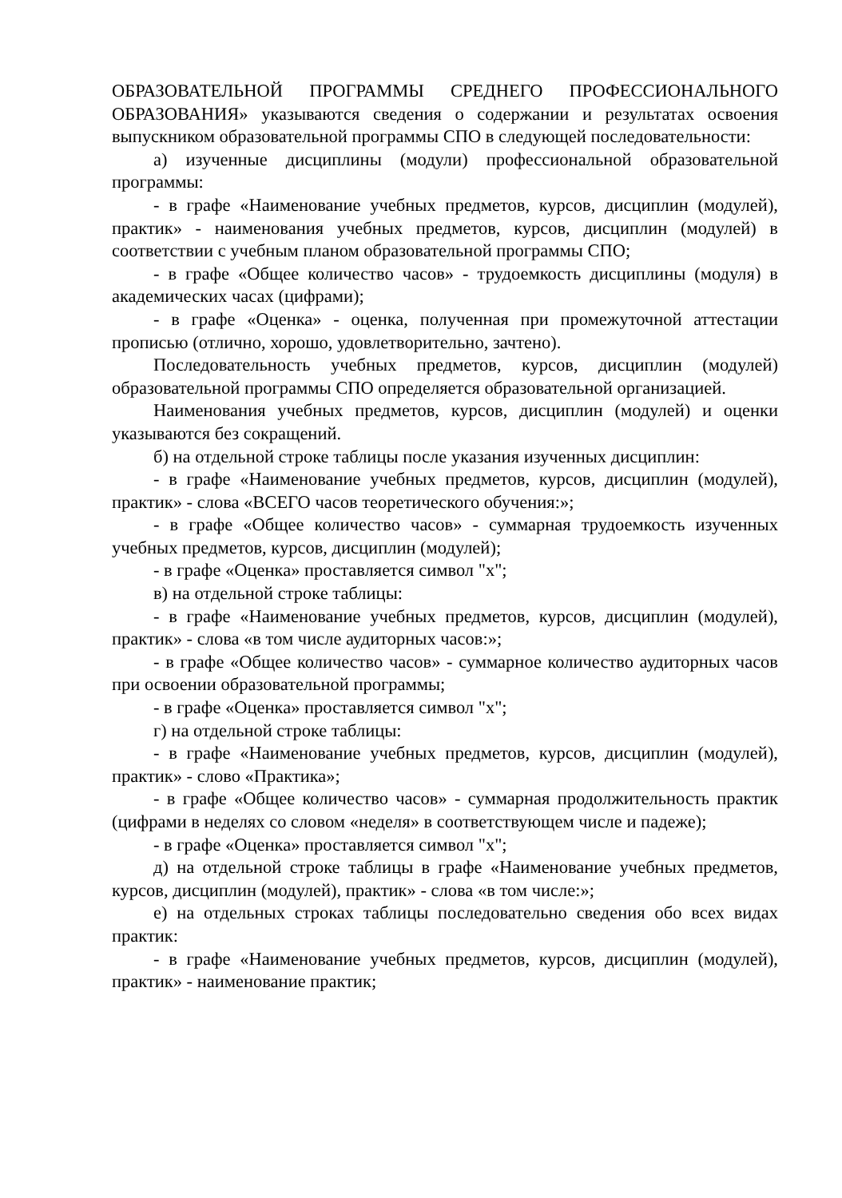ОБРАЗОВАТЕЛЬНОЙ ПРОГРАММЫ СРЕДНЕГО ПРОФЕССИОНАЛЬНОГО ОБРАЗОВАНИЯ» указываются сведения о содержании и результатах освоения выпускником образовательной программы СПО в следующей последовательности:
а) изученные дисциплины (модули) профессиональной образовательной программы:
- в графе «Наименование учебных предметов, курсов, дисциплин (модулей), практик» - наименования учебных предметов, курсов, дисциплин (модулей) в соответствии с учебным планом образовательной программы СПО;
- в графе «Общее количество часов» - трудоемкость дисциплины (модуля) в академических часах (цифрами);
- в графе «Оценка» - оценка, полученная при промежуточной аттестации прописью (отлично, хорошо, удовлетворительно, зачтено).
Последовательность учебных предметов, курсов, дисциплин (модулей) образовательной программы СПО определяется образовательной организацией.
Наименования учебных предметов, курсов, дисциплин (модулей) и оценки указываются без сокращений.
б) на отдельной строке таблицы после указания изученных дисциплин:
- в графе «Наименование учебных предметов, курсов, дисциплин (модулей), практик» - слова «ВСЕГО часов теоретического обучения:»;
- в графе «Общее количество часов» - суммарная трудоемкость изученных учебных предметов, курсов, дисциплин (модулей);
- в графе «Оценка» проставляется символ "х";
в) на отдельной строке таблицы:
- в графе «Наименование учебных предметов, курсов, дисциплин (модулей), практик» - слова «в том числе аудиторных часов:»;
- в графе «Общее количество часов» - суммарное количество аудиторных часов при освоении образовательной программы;
- в графе «Оценка» проставляется символ "х";
г) на отдельной строке таблицы:
- в графе «Наименование учебных предметов, курсов, дисциплин (модулей), практик» - слово «Практика»;
- в графе «Общее количество часов» - суммарная продолжительность практик (цифрами в неделях со словом «неделя» в соответствующем числе и падеже);
- в графе «Оценка» проставляется символ "х";
д) на отдельной строке таблицы в графе «Наименование учебных предметов, курсов, дисциплин (модулей), практик» - слова «в том числе:»;
е) на отдельных строках таблицы последовательно сведения обо всех видах практик:
- в графе «Наименование учебных предметов, курсов, дисциплин (модулей), практик» - наименование практик;